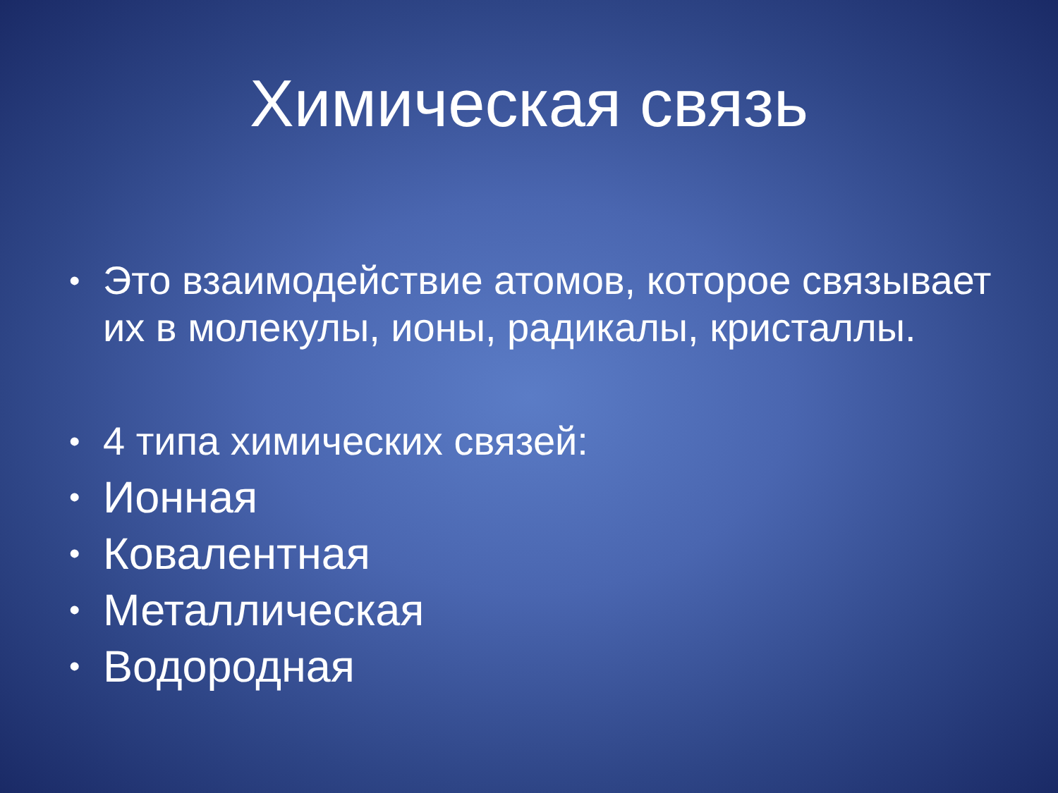Химическая связь
• Это взаимодействие атомов, которое связывает их в молекулы, ионы, радикалы, кристаллы.
• 4 типа химических связей:
• Ионная
• Ковалентная
• Металлическая
• Водородная